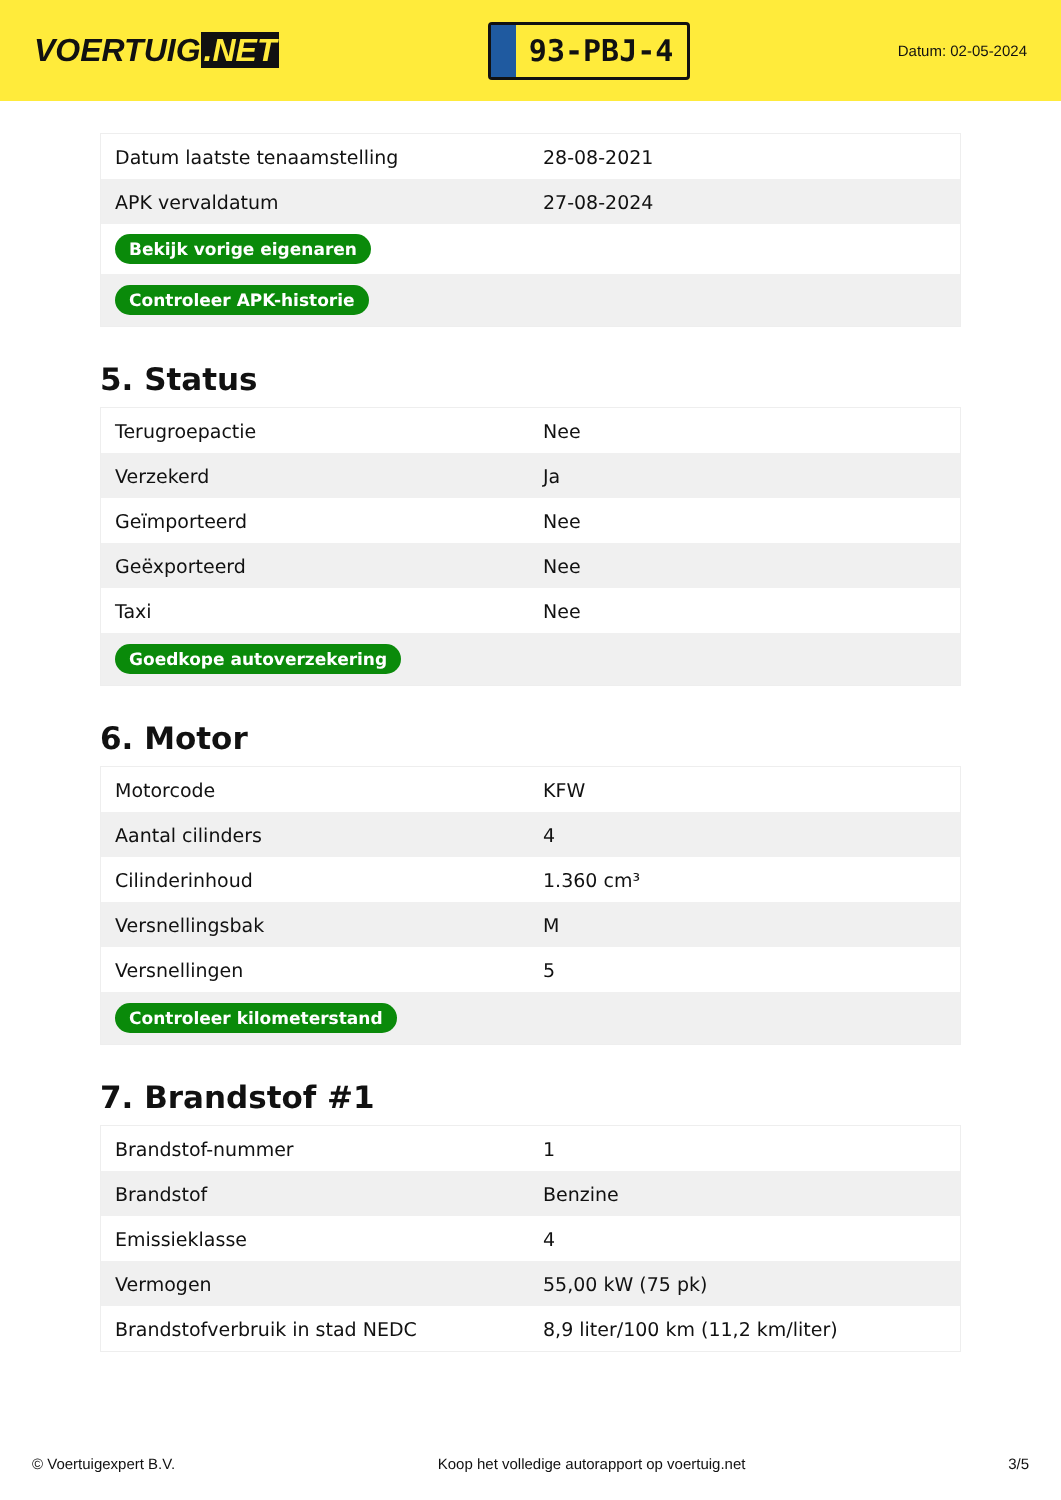VOERTUIG.NET
93-PBJ-4
Datum: 02-05-2024
| Datum laatste tenaamstelling | 28-08-2021 |
| APK vervaldatum | 27-08-2024 |
| Bekijk vorige eigenaren | |
| Controleer APK-historie | |
5. Status
| Terugroepactie | Nee |
| Verzekerd | Ja |
| Geïmporteerd | Nee |
| Geëxporteerd | Nee |
| Taxi | Nee |
| Goedkope autoverzekering | |
6. Motor
| Motorcode | KFW |
| Aantal cilinders | 4 |
| Cilinderinhoud | 1.360 cm³ |
| Versnellingsbak | M |
| Versnellingen | 5 |
| Controleer kilometerstand | |
7. Brandstof #1
| Brandstof-nummer | 1 |
| Brandstof | Benzine |
| Emissieklasse | 4 |
| Vermogen | 55,00 kW (75 pk) |
| Brandstofverbruik in stad NEDC | 8,9 liter/100 km (11,2 km/liter) |
© Voertuigexpert B.V. Koop het volledige autorapport op voertuig.net 3/5